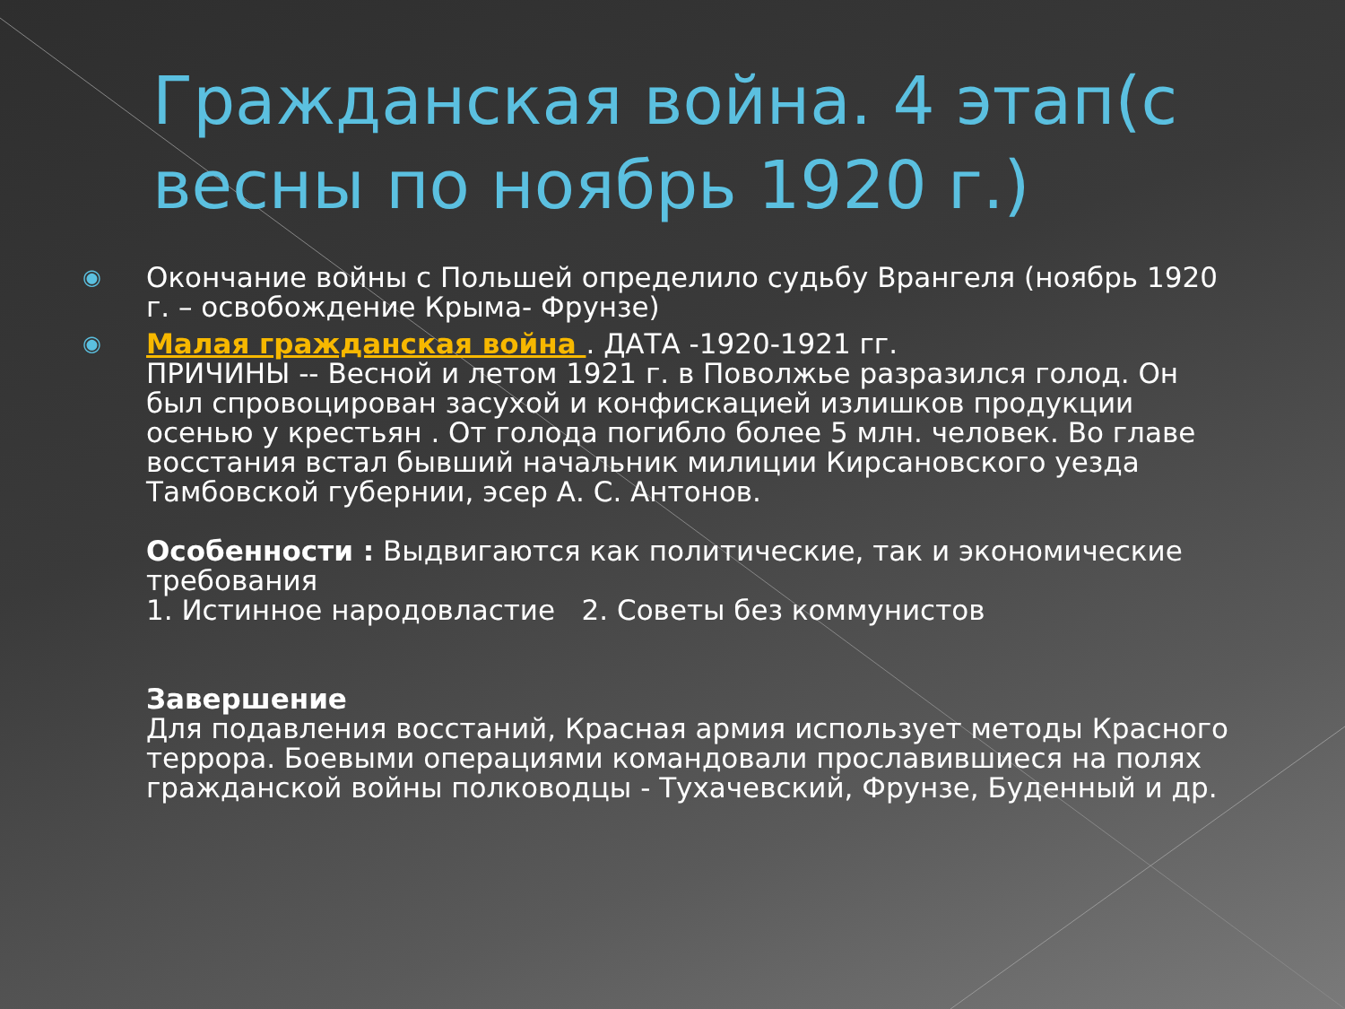Гражданская война. 4 этап(с весны по ноябрь 1920 г.)
◉
Окончание войны с Польшей определило судьбу Врангеля (ноябрь 1920 г. – освобождение Крыма- Фрунзе)
◉
Малая гражданская война . ДАТА -1920-1921 гг.
ПРИЧИНЫ -- Весной и летом 1921 г. в Поволжье разразился голод. Он был спровоцирован засухой и конфискацией излишков продукции осенью у крестьян . От голода погибло более 5 млн. человек. Во главе восстания встал бывший начальник милиции Кирсановского уезда Тамбовской губернии, эсер А. С. Антонов.
Особенности : Выдвигаются как политические, так и экономические требования
1. Истинное народовластие 2. Советы без коммунистов
Завершение
Для подавления восстаний, Красная армия использует методы Красного террора. Боевыми операциями командовали прославившиеся на полях гражданской войны полководцы - Тухачевский, Фрунзе, Буденный и др.